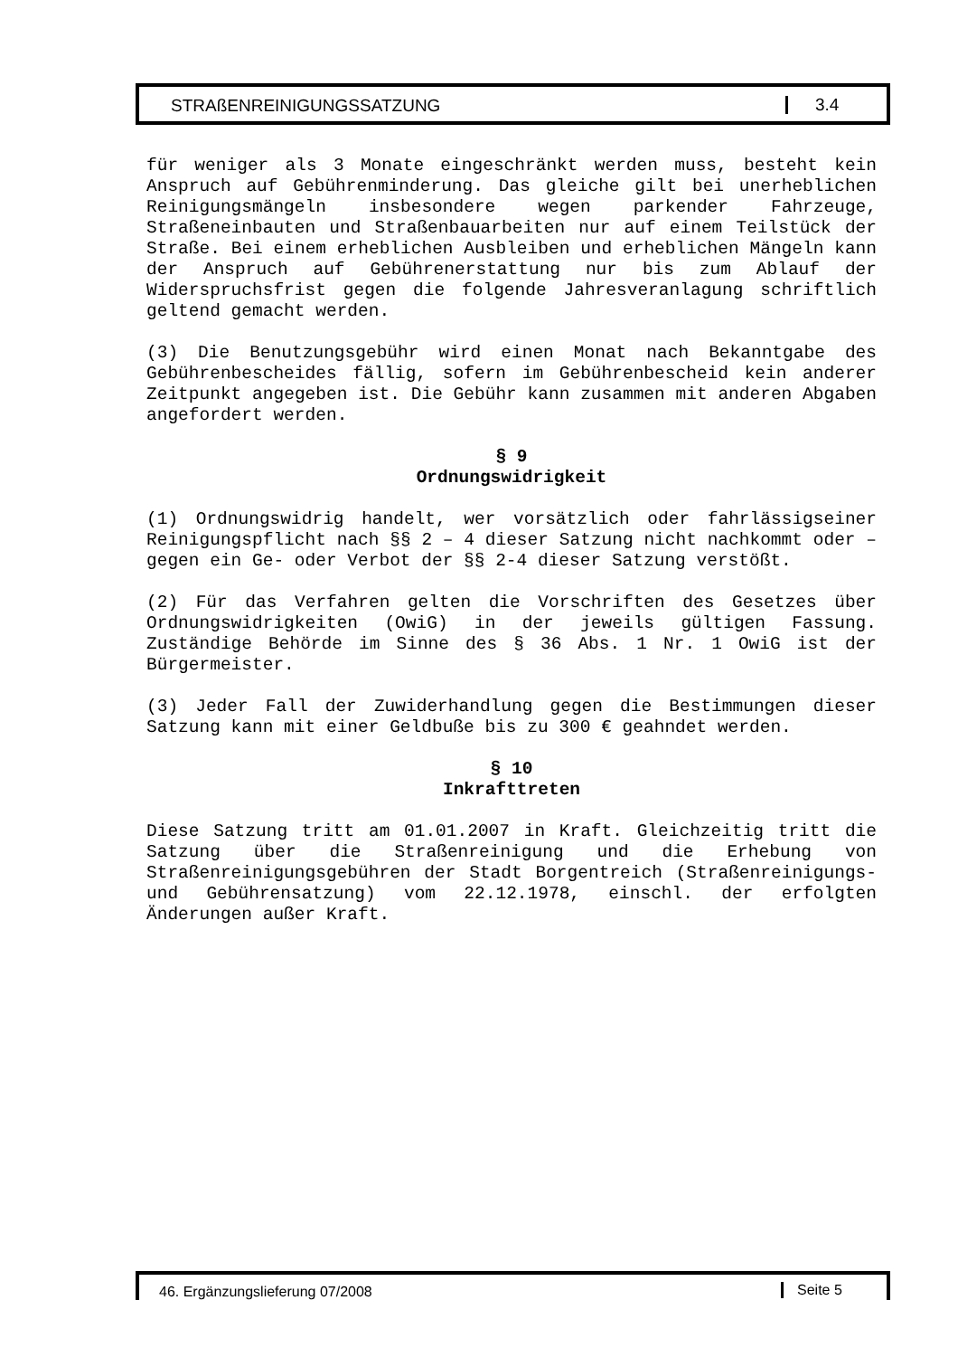STRAßENREINIGUNGSSATZUNG 3.4
für weniger als 3 Monate eingeschränkt werden muss, besteht kein Anspruch auf Gebührenminderung. Das gleiche gilt bei unerheblichen Reinigungsmängeln insbesondere wegen parkender Fahrzeuge, Straßeneinbauten und Straßenbauarbeiten nur auf einem Teilstück der Straße. Bei einem erheblichen Ausbleiben und erheblichen Mängeln kann der Anspruch auf Gebührenerstattung nur bis zum Ablauf der Widerspruchsfrist gegen die folgende Jahresveranlagung schriftlich geltend gemacht werden.
(3) Die Benutzungsgebühr wird einen Monat nach Bekanntgabe des Gebührenbescheides fällig, sofern im Gebührenbescheid kein anderer Zeitpunkt angegeben ist. Die Gebühr kann zusammen mit anderen Abgaben angefordert werden.
§ 9
Ordnungswidrigkeit
(1) Ordnungswidrig handelt, wer vorsätzlich oder fahrlässigseiner Reinigungspflicht nach §§ 2 – 4 dieser Satzung nicht nachkommt oder – gegen ein Ge- oder Verbot der §§ 2-4 dieser Satzung verstößt.
(2) Für das Verfahren gelten die Vorschriften des Gesetzes über Ordnungswidrigkeiten (OwiG) in der jeweils gültigen Fassung. Zuständige Behörde im Sinne des § 36 Abs. 1 Nr. 1 OwiG ist der Bürgermeister.
(3) Jeder Fall der Zuwiderhandlung gegen die Bestimmungen dieser Satzung kann mit einer Geldbuße bis zu 300 € geahndet werden.
§ 10
Inkrafttreten
Diese Satzung tritt am 01.01.2007 in Kraft. Gleichzeitig tritt die Satzung über die Straßenreinigung und die Erhebung von Straßenreinigungsgebühren der Stadt Borgentreich (Straßenreinigungs- und Gebührensatzung) vom 22.12.1978, einschl. der erfolgten Änderungen außer Kraft.
46. Ergänzungslieferung 07/2008 Seite 5